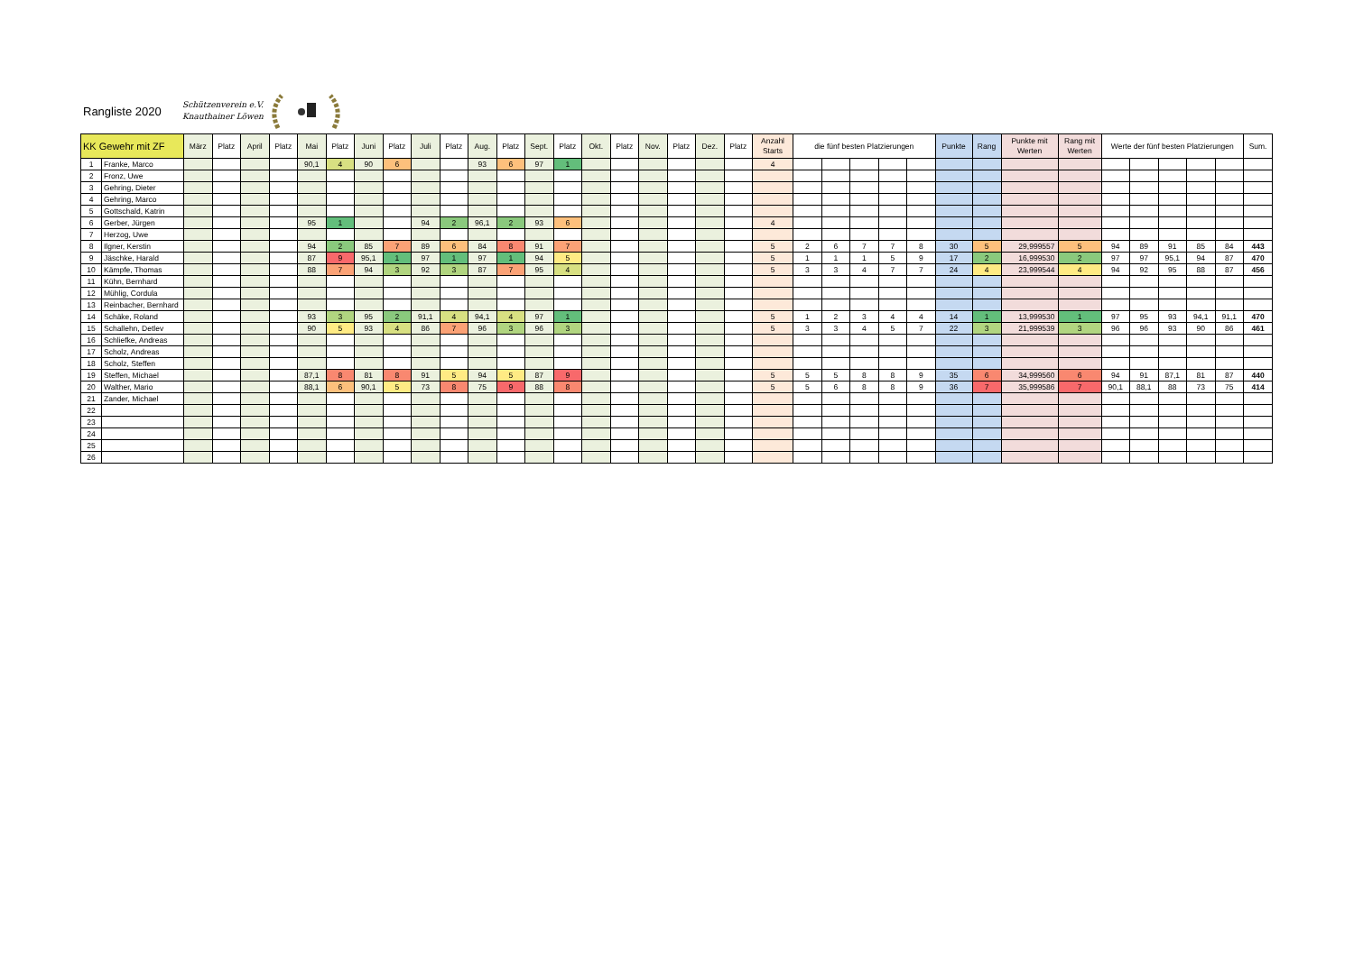Rangliste 2020
Schützenverein e.V.
Knauthainer Löwen
| KK Gewehr mit ZF | | März | Platz | April | Platz | Mai | Platz | Juni | Platz | Juli | Platz | Aug. | Platz | Sept. | Platz | Okt. | Platz | Nov. | Platz | Dez. | Platz | Anzahl Starts | die fünf besten Platzierungen | | | | | Punkte | Rang | Punkte mit Werten | Rang mit Werten | Werte der fünf besten Platzierungen | | | | | Sum. |
| --- | --- | --- | --- | --- | --- | --- | --- | --- | --- | --- | --- | --- | --- | --- | --- | --- | --- | --- | --- | --- | --- | --- | --- | --- | --- | --- | --- | --- | --- | --- | --- | --- | --- | --- | --- | --- | --- |
| 1 | Franke, Marco | | | | | 90,1 | 4 | 90 | 6 | | | 93 | 6 | 97 | 1 | | | | | | | 4 | | | | | | | | | | | | | | | |
| 2 | Fronz, Uwe | | | | | | | | | | | | | | | | | | | | | | | | | | | | | | | | | | | | |
| 3 | Gehring, Dieter | | | | | | | | | | | | | | | | | | | | | | | | | | | | | | | | | | | | |
| 4 | Gehring, Marco | | | | | | | | | | | | | | | | | | | | | | | | | | | | | | | | | | | | |
| 5 | Gottschald, Katrin | | | | | | | | | | | | | | | | | | | | | | | | | | | | | | | | | | | | |
| 6 | Gerber, Jürgen | | | | | 95 | 1 | | | 94 | 2 | 96,1 | 2 | 93 | 6 | | | | | | | 4 | | | | | | | | | | | | | | | |
| 7 | Herzog, Uwe | | | | | | | | | | | | | | | | | | | | | | | | | | | | | | | | | | | | |
| 8 | Ilgner, Kerstin | | | | | 94 | 2 | 85 | 7 | 89 | 6 | 84 | 8 | 91 | 7 | | | | | | | 5 | 2 | 6 | 7 | 7 | 8 | 30 | 5 | 29,999557 | 5 | 94 | 89 | 91 | 85 | 84 | 443 |
| 9 | Jäschke, Harald | | | | | 87 | 9 | 95,1 | 1 | 97 | 1 | 97 | 1 | 94 | 5 | | | | | | | 5 | 1 | 1 | 1 | 5 | 9 | 17 | 2 | 16,999530 | 2 | 97 | 97 | 95,1 | 94 | 87 | 470 |
| 10 | Kämpfe, Thomas | | | | | 88 | 7 | 94 | 3 | 92 | 3 | 87 | 7 | 95 | 4 | | | | | | | 5 | 3 | 3 | 4 | 7 | 7 | 24 | 4 | 23,999544 | 4 | 94 | 92 | 95 | 88 | 87 | 456 |
| 11 | Kühn, Bernhard | | | | | | | | | | | | | | | | | | | | | | | | | | | | | | | | | | | | |
| 12 | Mühlig, Cordula | | | | | | | | | | | | | | | | | | | | | | | | | | | | | | | | | | | | |
| 13 | Reinbacher, Bernhard | | | | | | | | | | | | | | | | | | | | | | | | | | | | | | | | | | | | |
| 14 | Schäke, Roland | | | | | 93 | 3 | 95 | 2 | 91,1 | 4 | 94,1 | 4 | 97 | 1 | | | | | | | 5 | 1 | 2 | 3 | 4 | 4 | 14 | 1 | 13,999530 | 1 | 97 | 95 | 93 | 94,1 | 91,1 | 470 |
| 15 | Schallehn, Detlev | | | | | 90 | 5 | 93 | 4 | 86 | 7 | 96 | 3 | 96 | 3 | | | | | | | 5 | 3 | 3 | 4 | 5 | 7 | 22 | 3 | 21,999539 | 3 | 96 | 96 | 93 | 90 | 86 | 461 |
| 16 | Schliefke, Andreas | | | | | | | | | | | | | | | | | | | | | | | | | | | | | | | | | | | | |
| 17 | Scholz, Andreas | | | | | | | | | | | | | | | | | | | | | | | | | | | | | | | | | | | | |
| 18 | Scholz, Steffen | | | | | | | | | | | | | | | | | | | | | | | | | | | | | | | | | | | | |
| 19 | Steffen, Michael | | | | | 87,1 | 8 | 81 | 8 | 91 | 5 | 94 | 5 | 87 | 9 | | | | | | | 5 | 5 | 5 | 8 | 8 | 9 | 35 | 6 | 34,999560 | 6 | 94 | 91 | 87,1 | 81 | 87 | 440 |
| 20 | Walther, Mario | | | | | 88,1 | 6 | 90,1 | 5 | 73 | 8 | 75 | 9 | 88 | 8 | | | | | | | 5 | 5 | 6 | 8 | 8 | 9 | 36 | 7 | 35,999586 | 7 | 90,1 | 88,1 | 88 | 73 | 75 | 414 |
| 21 | Zander, Michael | | | | | | | | | | | | | | | | | | | | | | | | | | | | | | | | | | | | |
| 22 | | | | | | | | | | | | | | | | | | | | | | | | | | | | | | | | | | | | | |
| 23 | | | | | | | | | | | | | | | | | | | | | | | | | | | | | | | | | | | | | |
| 24 | | | | | | | | | | | | | | | | | | | | | | | | | | | | | | | | | | | | | |
| 25 | | | | | | | | | | | | | | | | | | | | | | | | | | | | | | | | | | | | | |
| 26 | | | | | | | | | | | | | | | | | | | | | | | | | | | | | | | | | | | | | |